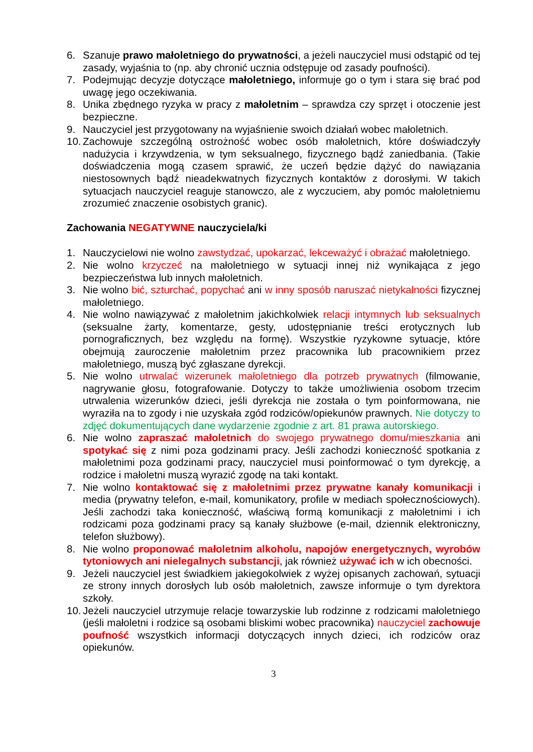6. Szanuje prawo małoletniego do prywatności, a jeżeli nauczyciel musi odstąpić od tej zasady, wyjaśnia to (np. aby chronić ucznia odstępuje od zasady poufności).
7. Podejmując decyzje dotyczące małoletniego, informuje go o tym i stara się brać pod uwagę jego oczekiwania.
8. Unika zbędnego ryzyka w pracy z małoletnim – sprawdza czy sprzęt i otoczenie jest bezpieczne.
9. Nauczyciel jest przygotowany na wyjaśnienie swoich działań wobec małoletnich.
10. Zachowuje szczególną ostrożność wobec osób małoletnich, które doświadczyły nadużycia i krzywdzenia, w tym seksualnego, fizycznego bądź zaniedbania. (Takie doświadczenia mogą czasem sprawić, że uczeń będzie dążyć do nawiązania niestosownych bądź nieadekwatnych fizycznych kontaktów z dorosłymi. W takich sytuacjach nauczyciel reaguje stanowczo, ale z wyczuciem, aby pomóc małoletniemu zrozumieć znaczenie osobistych granic).
Zachowania NEGATYWNE nauczyciela/ki
1. Nauczycielowi nie wolno zawstydzać, upokarzać, lekceważyć i obrażać małoletniego.
2. Nie wolno krzyczeć na małoletniego w sytuacji innej niż wynikająca z jego bezpieczeństwa lub innych małoletnich.
3. Nie wolno bić, szturchać, popychać ani w inny sposób naruszać nietykalności fizycznej małoletniego.
4. Nie wolno nawiązywać z małoletnim jakichkolwiek relacji intymnych lub seksualnych (seksualne żarty, komentarze, gesty, udostępnianie treści erotycznych lub pornograficznych, bez względu na formę). Wszystkie ryzykowne sytuacje, które obejmują zauroczenie małoletnim przez pracownika lub pracownikiem przez małoletniego, muszą być zgłaszane dyrekcji.
5. Nie wolno utrwalać wizerunek małoletniego dla potrzeb prywatnych (filmowanie, nagrywanie głosu, fotografowanie. Dotyczy to także umożliwienia osobom trzecim utrwalenia wizerunków dzieci, jeśli dyrekcja nie została o tym poinformowana, nie wyraziła na to zgody i nie uzyskała zgód rodziców/opiekunów prawnych. Nie dotyczy to zdjęć dokumentujących dane wydarzenie zgodnie z art. 81 prawa autorskiego.
6. Nie wolno zapraszać małoletnich do swojego prywatnego domu/mieszkania ani spotykać się z nimi poza godzinami pracy. Jeśli zachodzi konieczność spotkania z małoletnimi poza godzinami pracy, nauczyciel musi poinformować o tym dyrekcję, a rodzice i małoletni muszą wyrazić zgodę na taki kontakt.
7. Nie wolno kontaktować się z małoletnimi przez prywatne kanały komunikacji i media (prywatny telefon, e-mail, komunikatory, profile w mediach społecznościowych). Jeśli zachodzi taka konieczność, właściwą formą komunikacji z małoletnimi i ich rodzicami poza godzinami pracy są kanały służbowe (e-mail, dziennik elektroniczny, telefon służbowy).
8. Nie wolno proponować małoletnim alkoholu, napojów energetycznych, wyrobów tytoniowych ani nielegalnych substancji, jak również używać ich w ich obecności.
9. Jeżeli nauczyciel jest świadkiem jakiegokolwiek z wyżej opisanych zachowań, sytuacji ze strony innych dorosłych lub osób małoletnich, zawsze informuje o tym dyrektora szkoły.
10. Jeżeli nauczyciel utrzymuje relacje towarzyskie lub rodzinne z rodzicami małoletniego (jeśli małoletni i rodzice są osobami bliskimi wobec pracownika) nauczyciel zachowuje poufność wszystkich informacji dotyczących innych dzieci, ich rodziców oraz opiekunów.
3